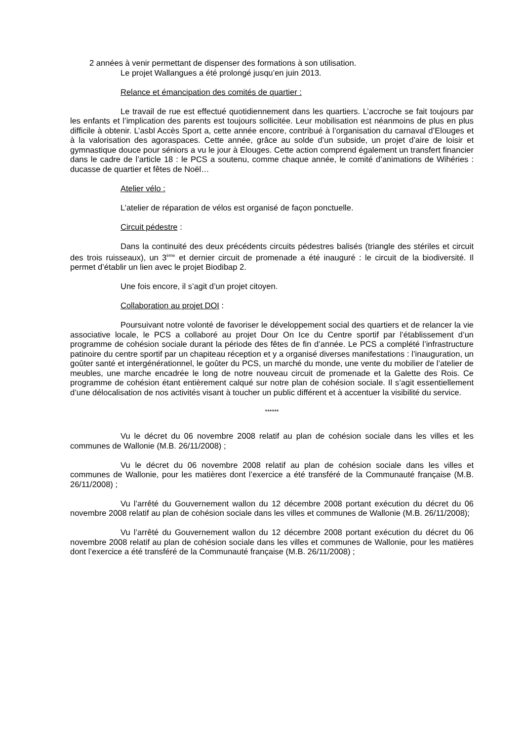2 années à venir permettant de dispenser des formations à son utilisation.
Le projet Wallangues a été prolongé jusqu’en juin 2013.
Relance et émancipation des comités de quartier :
Le travail de rue est effectué quotidiennement dans les quartiers. L’accroche se fait toujours par les enfants et l’implication des parents est toujours sollicitée. Leur mobilisation est néanmoins de plus en plus difficile à obtenir. L’asbl Accès Sport a, cette année encore, contribué à l’organisation du carnaval d’Elouges et à la valorisation des agoraspaces. Cette année, grâce au solde d’un subside, un projet d’aire de loisir et gymnastique douce pour séniors a vu le jour à Elouges. Cette action comprend également un transfert financier dans le cadre de l’article 18 : le PCS a soutenu, comme chaque année, le comité d’animations de Wihéries : ducasse de quartier et fêtes de Noël…
Atelier vélo :
L’atelier de réparation de vélos est organisé de façon ponctuelle.
Circuit pédestre :
Dans la continuité des deux précédents circuits pédestres balisés (triangle des stériles et circuit des trois ruisseaux), un 3<sup>ème</sup> et dernier circuit de promenade a été inauguré : le circuit de la biodiversité. Il permet d’établir un lien avec le projet Biodibap 2.
Une fois encore, il s’agit d’un projet citoyen.
Collaboration au projet DOI :
Poursuivant notre volonté de favoriser le développement social des quartiers et de relancer la vie associative locale, le PCS a collaboré au projet Dour On Ice du Centre sportif par l’établissement d’un programme de cohésion sociale durant la période des fêtes de fin d’année. Le PCS a complété l’infrastructure patinoire du centre sportif par un chapiteau réception et y a organisé diverses manifestations : l’inauguration, un goûter santé et intergénérationnel, le goûter du PCS, un marché du monde, une vente du mobilier de l’atelier de meubles, une marche encadrée le long de notre nouveau circuit de promenade et la Galette des Rois. Ce programme de cohésion étant entièrement calqué sur notre plan de cohésion sociale. Il s’agit essentiellement d’une délocalisation de nos activités visant à toucher un public différent et à accentuer la visibilité du service.
******
Vu le décret du 06 novembre 2008 relatif au plan de cohésion sociale dans les villes et les communes de Wallonie (M.B. 26/11/2008) ;
Vu le décret du 06 novembre 2008 relatif au plan de cohésion sociale dans les villes et communes de Wallonie, pour les matières dont l’exercice a été transféré de la Communauté française (M.B. 26/11/2008) ;
Vu l’arrêté du Gouvernement wallon du 12 décembre 2008 portant exécution du décret du 06 novembre 2008 relatif au plan de cohésion sociale dans les villes et communes de Wallonie (M.B. 26/11/2008);
Vu l’arrêté du Gouvernement wallon du 12 décembre 2008 portant exécution du décret du 06 novembre 2008 relatif au plan de cohésion sociale dans les villes et communes de Wallonie, pour les matières dont l’exercice a été transféré de la Communauté française (M.B. 26/11/2008) ;